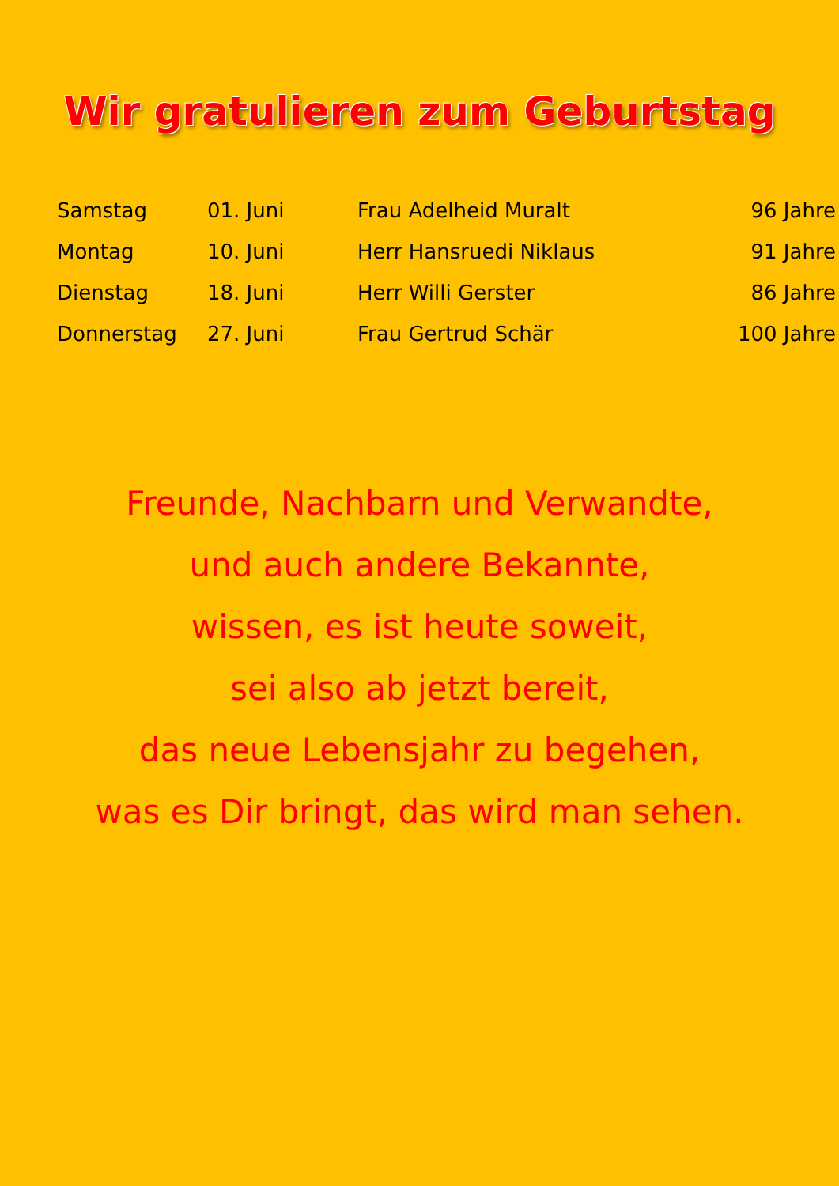Wir gratulieren zum Geburtstag
| Samstag | 01. Juni | Frau Adelheid Muralt | 96 Jahre |
| Montag | 10. Juni | Herr Hansruedi Niklaus | 91 Jahre |
| Dienstag | 18. Juni | Herr Willi Gerster | 86 Jahre |
| Donnerstag | 27. Juni | Frau Gertrud Schär | 100 Jahre |
Freunde, Nachbarn und Verwandte,
und auch andere Bekannte,
wissen, es ist heute soweit,
sei also ab jetzt bereit,
das neue Lebensjahr zu begehen,
was es Dir bringt, das wird man sehen.